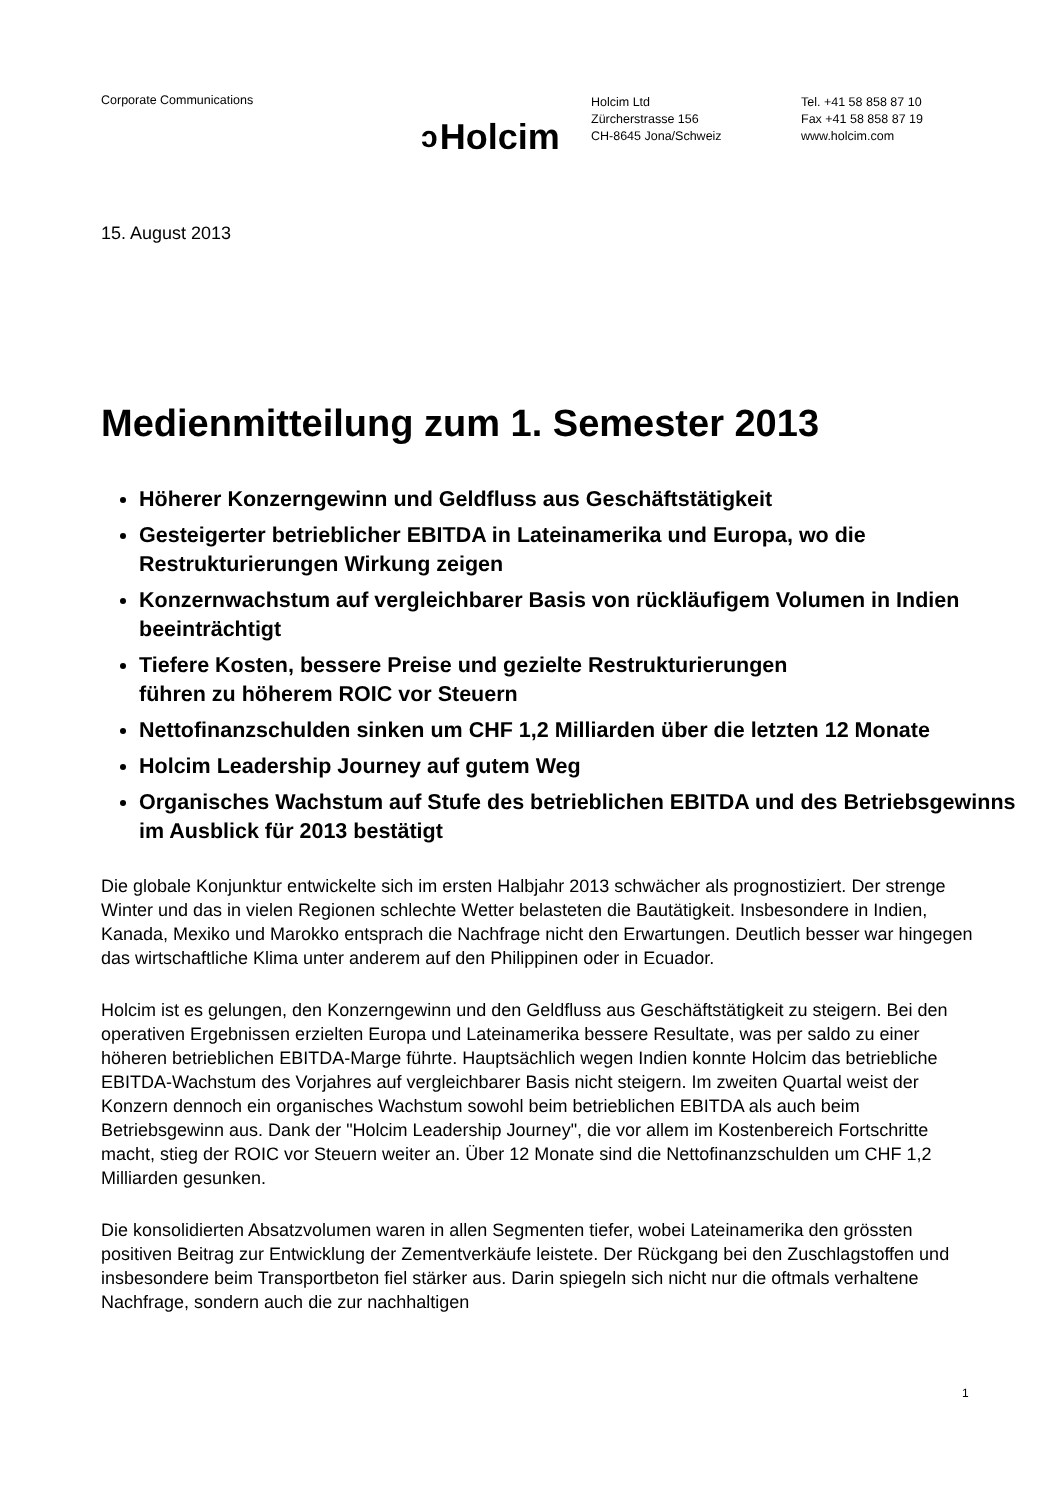Corporate Communications
ↄ Holcim
Holcim Ltd
Zürcherstrasse 156
CH-8645 Jona/Schweiz
Tel. +41 58 858 87 10
Fax +41 58 858 87 19
www.holcim.com
15. August 2013
Medienmitteilung zum 1. Semester 2013
Höherer Konzerngewinn und Geldfluss aus Geschäftstätigkeit
Gesteigerter betrieblicher EBITDA in Lateinamerika und Europa, wo die Restrukturierungen Wirkung zeigen
Konzernwachstum auf vergleichbarer Basis von rückläufigem Volumen in Indien beeinträchtigt
Tiefere Kosten, bessere Preise und gezielte Restrukturierungen
führen zu höherem ROIC vor Steuern
Nettofinanzschulden sinken um CHF 1,2 Milliarden über die letzten 12 Monate
Holcim Leadership Journey auf gutem Weg
Organisches Wachstum auf Stufe des betrieblichen EBITDA und des Betriebsgewinns im Ausblick für 2013 bestätigt
Die globale Konjunktur entwickelte sich im ersten Halbjahr 2013 schwächer als prognostiziert. Der strenge Winter und das in vielen Regionen schlechte Wetter belasteten die Bautätigkeit. Insbesondere in Indien, Kanada, Mexiko und Marokko entsprach die Nachfrage nicht den Erwartungen. Deutlich besser war hingegen das wirtschaftliche Klima unter anderem auf den Philippinen oder in Ecuador.
Holcim ist es gelungen, den Konzerngewinn und den Geldfluss aus Geschäftstätigkeit zu steigern. Bei den operativen Ergebnissen erzielten Europa und Lateinamerika bessere Resultate, was per saldo zu einer höheren betrieblichen EBITDA-Marge führte. Hauptsächlich wegen Indien konnte Holcim das betriebliche EBITDA-Wachstum des Vorjahres auf vergleichbarer Basis nicht steigern. Im zweiten Quartal weist der Konzern dennoch ein organisches Wachstum sowohl beim betrieblichen EBITDA als auch beim Betriebsgewinn aus. Dank der "Holcim Leadership Journey", die vor allem im Kostenbereich Fortschritte macht, stieg der ROIC vor Steuern weiter an. Über 12 Monate sind die Nettofinanzschulden um CHF 1,2 Milliarden gesunken.
Die konsolidierten Absatzvolumen waren in allen Segmenten tiefer, wobei Lateinamerika den grössten positiven Beitrag zur Entwicklung der Zementverkäufe leistete. Der Rückgang bei den Zuschlagstoffen und insbesondere beim Transportbeton fiel stärker aus. Darin spiegeln sich nicht nur die oftmals verhaltene Nachfrage, sondern auch die zur nachhaltigen
1